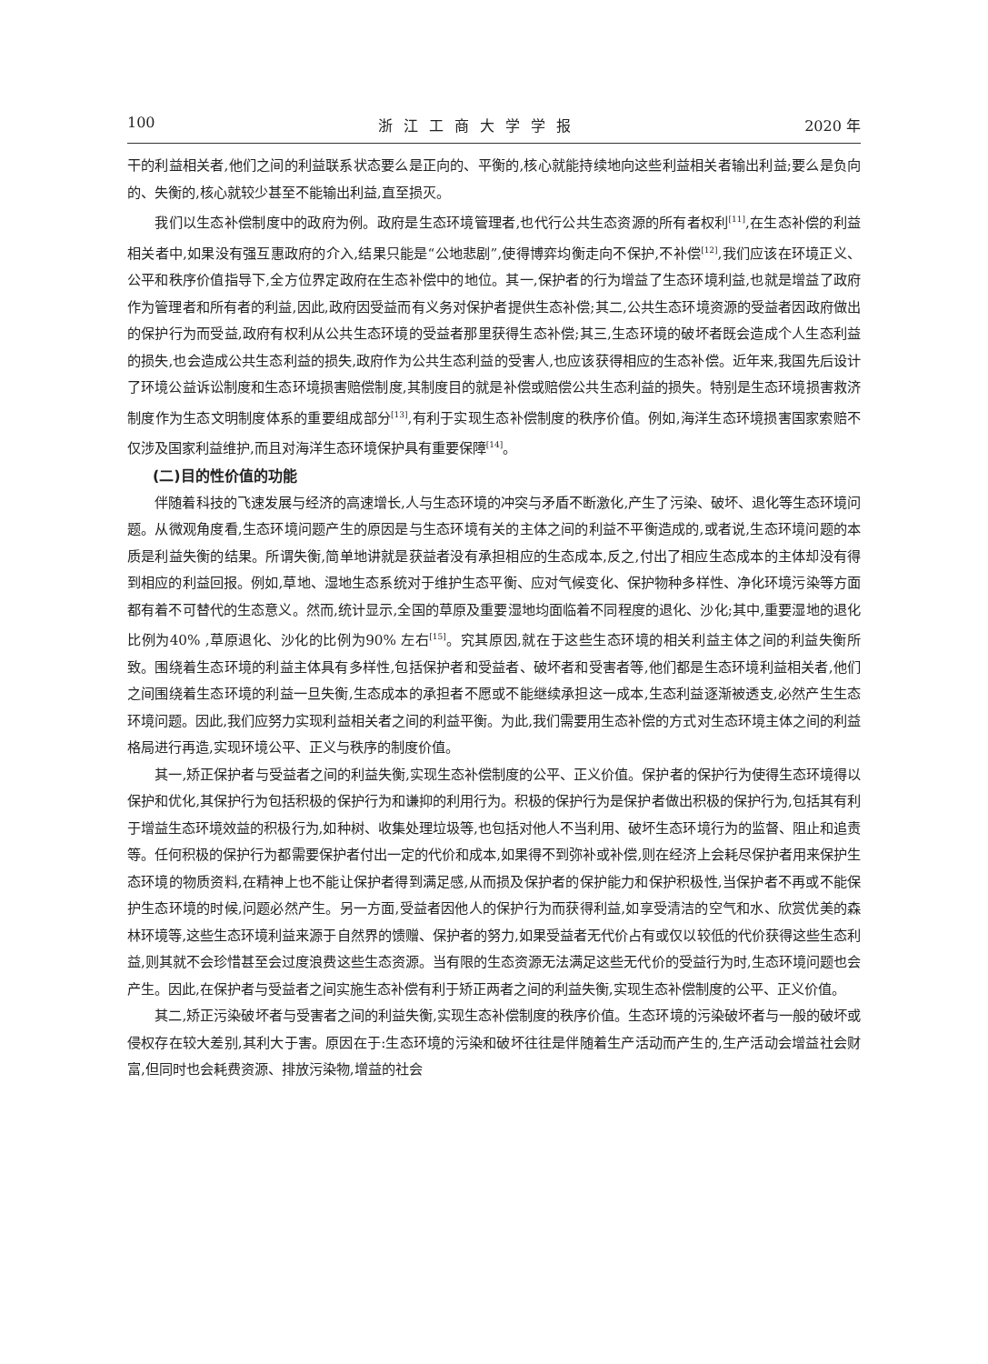100 浙江工商大学学报 2020 年
干的利益相关者,他们之间的利益联系状态要么是正向的、平衡的,核心就能持续地向这些利益相关者输出利益;要么是负向的、失衡的,核心就较少甚至不能输出利益,直至损灭。
我们以生态补偿制度中的政府为例。政府是生态环境管理者,也代行公共生态资源的所有者权利<sup>[11]</sup>,在生态补偿的利益相关者中,如果没有强互惠政府的介入,结果只能是“公地悲剧”,使得博弈均衡走向不保护,不补偿<sup>[12]</sup>,我们应该在环境正义、公平和秩序价值指导下,全方位界定政府在生态补偿中的地位。其一,保护者的行为增益了生态环境利益,也就是增益了政府作为管理者和所有者的利益,因此,政府因受益而有义务对保护者提供生态补偿;其二,公共生态环境资源的受益者因政府做出的保护行为而受益,政府有权利从公共生态环境的受益者那里获得生态补偿;其三,生态环境的破坏者既会造成个人生态利益的损失,也会造成公共生态利益的损失,政府作为公共生态利益的受害人,也应该获得相应的生态补偿。近年来,我国先后设计了环境公益诉讼制度和生态环境损害赔偿制度,其制度目的就是补偿或赔偿公共生态利益的损失。特别是生态环境损害救济制度作为生态文明制度体系的重要组成部分<sup>[13]</sup>,有利于实现生态补偿制度的秩序价值。例如,海洋生态环境损害国家索赔不仅涉及国家利益维护,而且对海洋生态环境保护具有重要保障<sup>[14]</sup>。
(二)目的性价值的功能
伴随着科技的飞速发展与经济的高速增长,人与生态环境的冲突与矛盾不断激化,产生了污染、破坏、退化等生态环境问题。从微观角度看,生态环境问题产生的原因是与生态环境有关的主体之间的利益不平衡造成的,或者说,生态环境问题的本质是利益失衡的结果。所谓失衡,简单地讲就是获益者没有承担相应的生态成本,反之,付出了相应生态成本的主体却没有得到相应的利益回报。例如,草地、湿地生态系统对于维护生态平衡、应对气候变化、保护物种多样性、净化环境污染等方面都有着不可替代的生态意义。然而,统计显示,全国的草原及重要湿地均面临着不同程度的退化、沙化;其中,重要湿地的退化比例为40% ,草原退化、沙化的比例为90% 左右<sup>[15]</sup>。究其原因,就在于这些生态环境的相关利益主体之间的利益失衡所致。围绕着生态环境的利益主体具有多样性,包括保护者和受益者、破坏者和受害者等,他们都是生态环境利益相关者,他们之间围绕着生态环境的利益一旦失衡,生态成本的承担者不愿或不能继续承担这一成本,生态利益逐渐被透支,必然产生生态环境问题。因此,我们应努力实现利益相关者之间的利益平衡。为此,我们需要用生态补偿的方式对生态环境主体之间的利益格局进行再造,实现环境公平、正义与秩序的制度价值。
其一,矫正保护者与受益者之间的利益失衡,实现生态补偿制度的公平、正义价值。保护者的保护行为使得生态环境得以保护和优化,其保护行为包括积极的保护行为和谦抑的利用行为。积极的保护行为是保护者做出积极的保护行为,包括其有利于增益生态环境效益的积极行为,如种树、收集处理垃圾等,也包括对他人不当利用、破坏生态环境行为的监督、阻止和追责等。任何积极的保护行为都需要保护者付出一定的代价和成本,如果得不到弥补或补偿,则在经济上会耗尽保护者用来保护生态环境的物质资料,在精神上也不能让保护者得到满足感,从而损及保护者的保护能力和保护积极性,当保护者不再或不能保护生态环境的时候,问题必然产生。另一方面,受益者因他人的保护行为而获得利益,如享受清洁的空气和水、欣赏优美的森林环境等,这些生态环境利益来源于自然界的馈赠、保护者的努力,如果受益者无代价占有或仅以较低的代价获得这些生态利益,则其就不会珍惜甚至会过度浪费这些生态资源。当有限的生态资源无法满足这些无代价的受益行为时,生态环境问题也会产生。因此,在保护者与受益者之间实施生态补偿有利于矫正两者之间的利益失衡,实现生态补偿制度的公平、正义价值。
其二,矫正污染破坏者与受害者之间的利益失衡,实现生态补偿制度的秩序价值。生态环境的污染破坏者与一般的破坏或侵权存在较大差别,其利大于害。原因在于:生态环境的污染和破坏往往是伴随着生产活动而产生的,生产活动会增益社会财富,但同时也会耗费资源、排放污染物,增益的社会